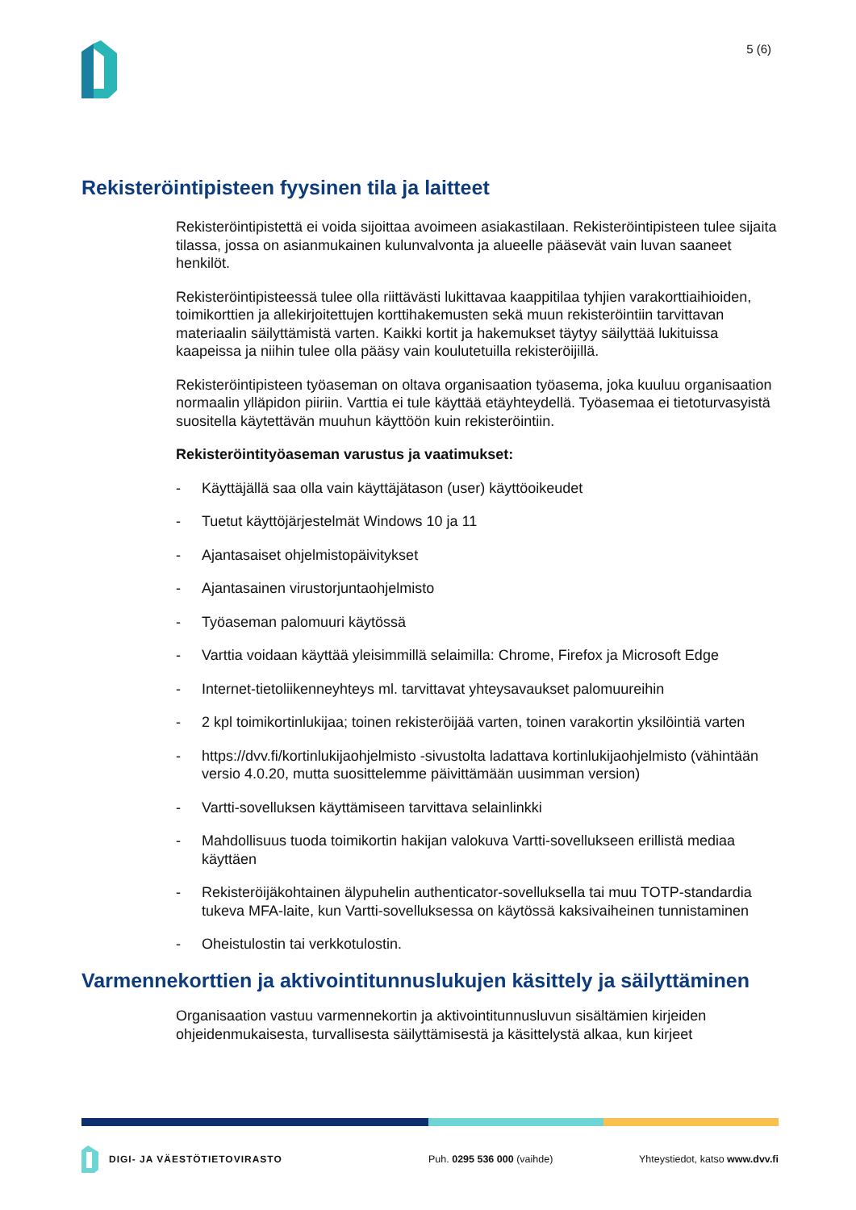5 (6)
Rekisteröintipisteen fyysinen tila ja laitteet
Rekisteröintipistettä ei voida sijoittaa avoimeen asiakastilaan. Rekisteröintipisteen tulee sijaita tilassa, jossa on asianmukainen kulunvalvonta ja alueelle pääsevät vain luvan saaneet henkilöt.
Rekisteröintipisteessä tulee olla riittävästi lukittavaa kaappitilaa tyhjien varakorttiaihioiden, toimikorttien ja allekirjoitettujen korttihakemusten sekä muun rekisteröintiin tarvittavan materiaalin säilyttämistä varten. Kaikki kortit ja hakemukset täytyy säilyttää lukituissa kaapeissa ja niihin tulee olla pääsy vain koulutetuilla rekisteröijillä.
Rekisteröintipisteen työaseman on oltava organisaation työasema, joka kuuluu organisaation normaalin ylläpidon piiriin. Varttia ei tule käyttää etäyhteydellä. Työasemaa ei tietoturvasyistä suositella käytettävän muuhun käyttöön kuin rekisteröintiin.
Rekisteröintityöaseman varustus ja vaatimukset:
- Käyttäjällä saa olla vain käyttäjätason (user) käyttöoikeudet
- Tuetut käyttöjärjestelmät Windows 10 ja 11
- Ajantasaiset ohjelmistopäivitykset
- Ajantasainen virustorjuntaohjelmisto
- Työaseman palomuuri käytössä
- Varttia voidaan käyttää yleisimmillä selaimilla: Chrome, Firefox ja Microsoft Edge
- Internet-tietoliikenneyhteys ml. tarvittavat yhteysavaukset palomuureihin
- 2 kpl toimikortinlukijaa; toinen rekisteröijää varten, toinen varakortin yksilöintiä varten
- https://dvv.fi/kortinlukijaohjelmisto -sivustolta ladattava kortinlukijaohjelmisto (vähintään versio 4.0.20, mutta suosittelemme päivittämään uusimman version)
- Vartti-sovelluksen käyttämiseen tarvittava selainlinkki
- Mahdollisuus tuoda toimikortin hakijan valokuva Vartti-sovellukseen erillistä mediaa käyttäen
- Rekisteröijäkohtainen älypuhelin authenticator-sovelluksella tai muu TOTP-standardia tukeva MFA-laite, kun Vartti-sovelluksessa on käytössä kaksivaiheinen tunnistaminen
- Oheistulostin tai verkkotulostin.
Varmennekorttien ja aktivointitunnuslukujen käsittely ja säilyttäminen
Organisaation vastuu varmennekortin ja aktivointitunnusluvun sisältämien kirjeiden ohjeidenmukaisesta, turvallisesta säilyttämisestä ja käsittelystä alkaa, kun kirjeet
DIGI- JA VÄESTÖTIETOVIRASTO Puh. 0295 536 000 (vaihde) Yhteystiedot, katso www.dvv.fi